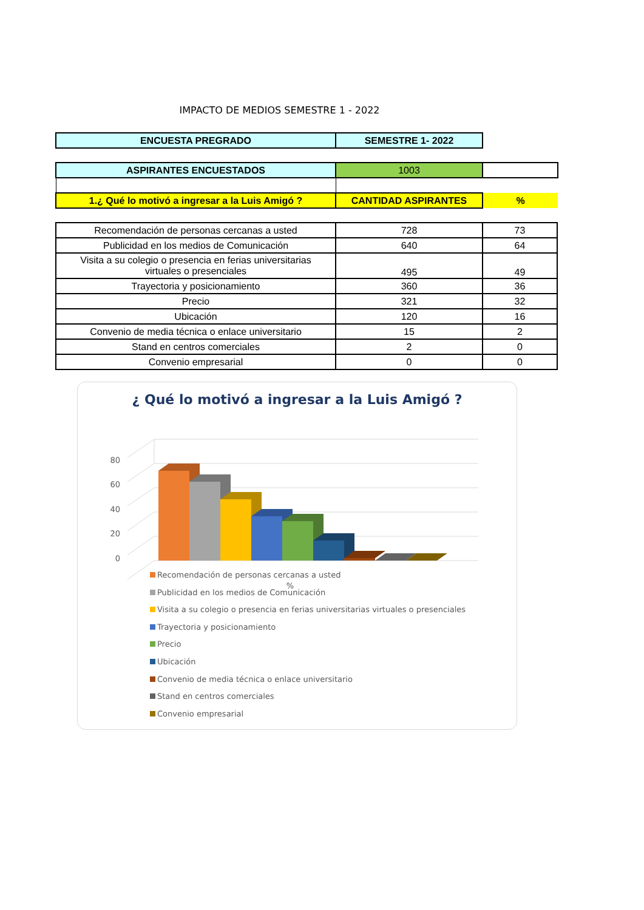IMPACTO DE MEDIOS SEMESTRE 1 - 2022
| ENCUESTA PREGRADO | SEMESTRE 1- 2022 |
| ASPIRANTES ENCUESTADOS | 1003 | |
| 1.¿ Qué lo motivó a ingresar a la Luis Amigó ? | CANTIDAD ASPIRANTES | % |
| Recomendación de personas cercanas a usted | 728 | 73 |
| Publicidad en los medios de Comunicación | 640 | 64 |
| Visita a su colegio o presencia en ferias universitarias virtuales o presenciales | 495 | 49 |
| Trayectoria y posicionamiento | 360 | 36 |
| Precio | 321 | 32 |
| Ubicación | 120 | 16 |
| Convenio de media técnica o enlace universitario | 15 | 2 |
| Stand en centros comerciales | 2 | 0 |
| Convenio empresarial | 0 | 0 |
¿ Qué lo motivó a ingresar a la Luis Amigó ?
80
60
40
20
0
%
Recomendación de personas cercanas a usted
Publicidad en los medios de Comunicación
Visita a su colegio o presencia en ferias universitarias virtuales o presenciales
Trayectoria y posicionamiento
Precio
Ubicación
Convenio de media técnica o enlace universitario
Stand en centros comerciales
Convenio empresarial